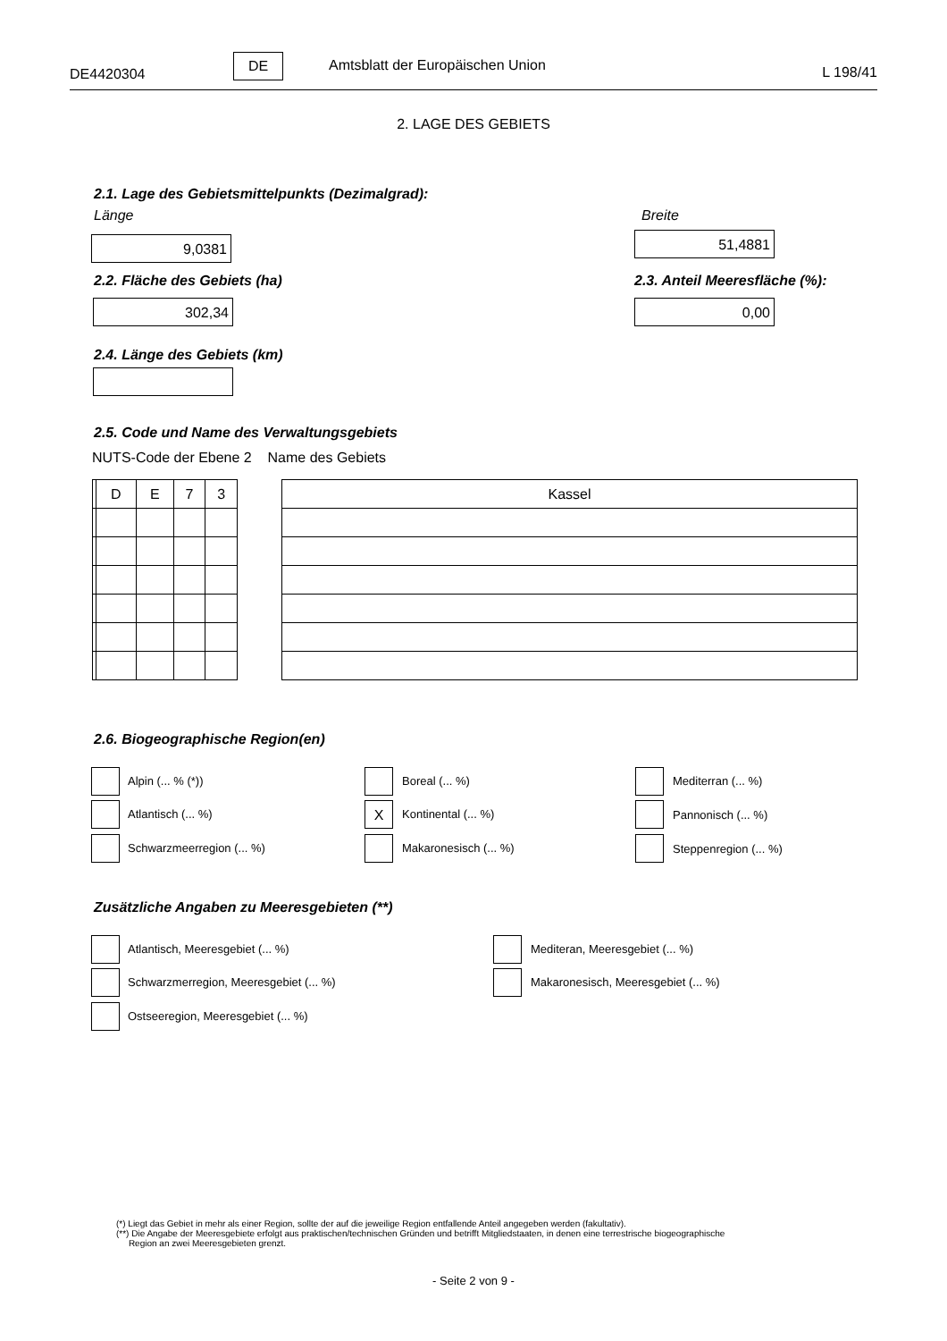DE4420304
DE Amtsblatt der Europäischen Union L 198/41
2. LAGE DES GEBIETS
2.1. Lage des Gebietsmittelpunkts (Dezimalgrad):
Länge Breite
9,0381 51,4881
2.2. Fläche des Gebiets (ha) 2.3. Anteil Meeresfläche (%):
302,34 0,00
2.4. Länge des Gebiets (km)
2.5. Code und Name des Verwaltungsgebiets
NUTS-Code der Ebene 2 Name des Gebiets
| | D | E | 7 | 3 |
| Kassel |
2.6. Biogeographische Region(en)
Alpin (... % (*)) Boreal (... %) Mediterran (... %)
Atlantisch (... %) X Kontinental (... %) Pannonisch (... %)
Schwarzmeerregion (... %) Makaronesisch (... %) Steppenregion (... %)
Zusätzliche Angaben zu Meeresgebieten (**)
Atlantisch, Meeresgebiet (... %)
Mediteran, Meeresgebiet (... %)
Schwarzmerregion, Meeresgebiet (... %)
Makaronesisch, Meeresgebiet (... %)
Ostseeregion, Meeresgebiet (... %)
(*) Liegt das Gebiet in mehr als einer Region, sollte der auf die jeweilige Region entfallende Anteil angegeben werden (fakultativ).
(**) Die Angabe der Meeresgebiete erfolgt aus praktischen/technischen Gründen und betrifft Mitgliedstaaten, in denen eine terrestrische biogeographische
Region an zwei Meeresgebieten grenzt.
- Seite 2 von 9 -